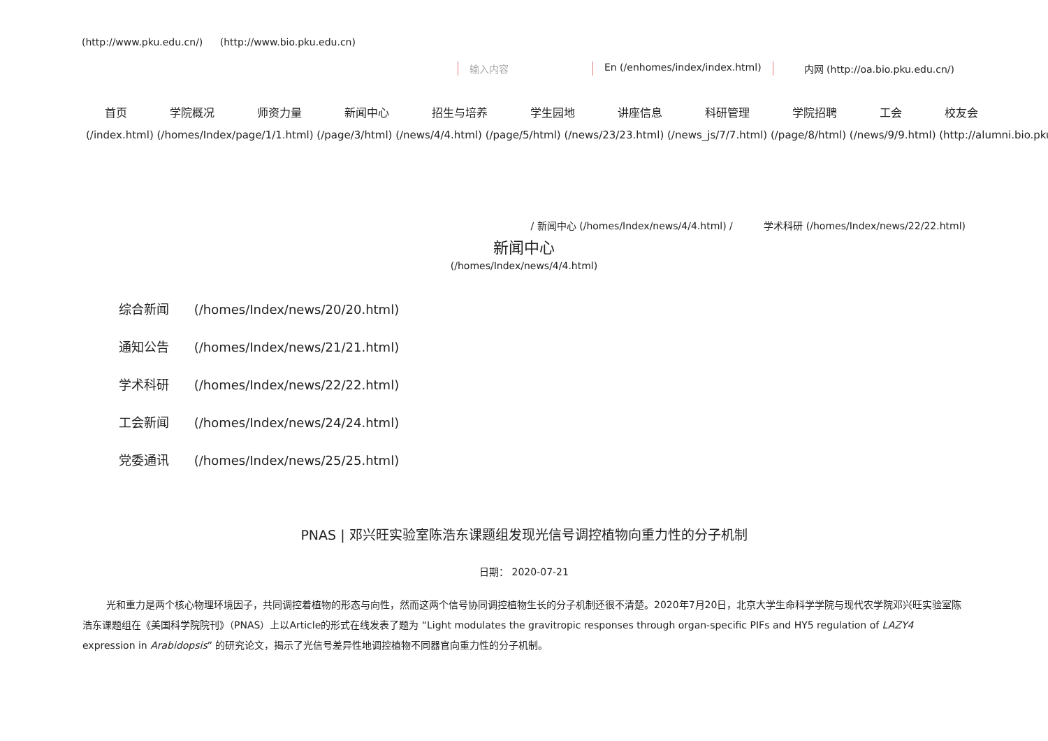(http://www.pku.edu.cn/) (http://www.bio.pku.edu.cn)
输入内容 En (/enhomes/index/index.html) 内网 (http://oa.bio.pku.edu.cn/)
首页 学院概况 师资力量 新闻中心 招生与培养 学生园地 讲座信息 科研管理 学院招聘 工会 校友会
(/index.html) (/homes/Index/page/1/1.html) (/page/3/html) (/news/4/4.html) (/page/5/html) (/news/23/23.html) (/news_js/7/7.html) (/page/8/html) (/news/9/9.html) (http://alumni.bio.pku.
/ 新闻中心 (/homes/Index/news/4/4.html) / 学术科研 (/homes/Index/news/22/22.html)
新闻中心
(/homes/Index/news/4/4.html)
综合新闻 (/homes/Index/news/20/20.html)
通知公告 (/homes/Index/news/21/21.html)
学术科研 (/homes/Index/news/22/22.html)
工会新闻 (/homes/Index/news/24/24.html)
党委通讯 (/homes/Index/news/25/25.html)
PNAS | 邓兴旺实验室陈浩东课题组发现光信号调控植物向重力性的分子机制
日期： 2020-07-21
光和重力是两个核心物理环境因子，共同调控着植物的形态与向性，然而这两个信号协同调控植物生长的分子机制还很不清楚。2020年7月20日，北京大学生命科学学院与现代农学院邓兴旺实验室陈浩东课题组在《美国科学院院刊》（PNAS）上以Article的形式在线发表了题为 “Light modulates the gravitropic responses through organ-specific PIFs and HY5 regulation of LAZY4 expression in Arabidopsis” 的研究论文，揭示了光信号差异性地调控植物不同器官向重力性的分子机制。